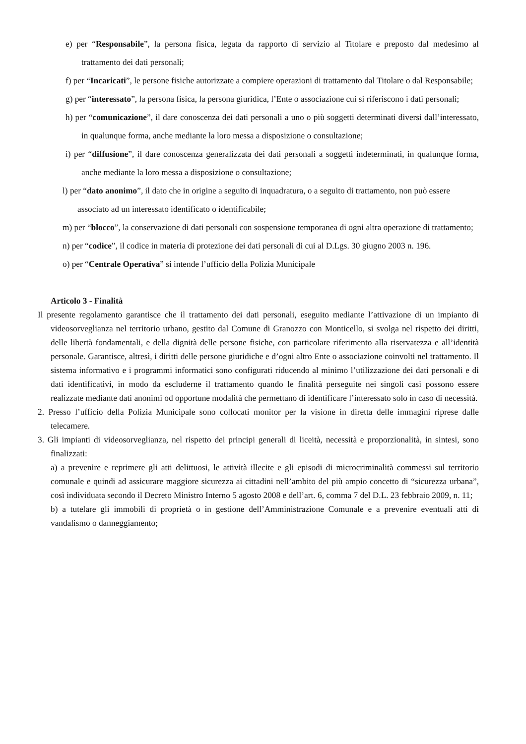e) per “Responsabile”, la persona fisica, legata da rapporto di servizio al Titolare e preposto dal medesimo al trattamento dei dati personali;
f) per “Incaricati”, le persone fisiche autorizzate a compiere operazioni di trattamento dal Titolare o dal Responsabile;
g) per “interessato”, la persona fisica, la persona giuridica, l’Ente o associazione cui si riferiscono i dati personali;
h) per “comunicazione”, il dare conoscenza dei dati personali a uno o più soggetti determinati diversi dall’interessato, in qualunque forma, anche mediante la loro messa a disposizione o consultazione;
i) per “diffusione”, il dare conoscenza generalizzata dei dati personali a soggetti indeterminati, in qualunque forma, anche mediante la loro messa a disposizione o consultazione;
l) per “dato anonimo”, il dato che in origine a seguito di inquadratura, o a seguito di trattamento, non può essere associato ad un interessato identificato o identificabile;
m) per “blocco”, la conservazione di dati personali con sospensione temporanea di ogni altra operazione di trattamento;
n) per “codice”, il codice in materia di protezione dei dati personali di cui al D.Lgs. 30 giugno 2003 n. 196.
o) per “Centrale Operativa” si intende l’ufficio della Polizia Municipale
Articolo 3 - Finalità
Il presente regolamento garantisce che il trattamento dei dati personali, eseguito mediante l’attivazione di un impianto di videosorveglianza nel territorio urbano, gestito dal Comune di Granozzo con Monticello, si svolga nel rispetto dei diritti, delle libertà fondamentali, e della dignità delle persone fisiche, con particolare riferimento alla riservatezza e all’identità personale. Garantisce, altresì, i diritti delle persone giuridiche e d’ogni altro Ente o associazione coinvolti nel trattamento. Il sistema informativo e i programmi informatici sono configurati riducendo al minimo l’utilizzazione dei dati personali e di dati identificativi, in modo da escluderne il trattamento quando le finalità perseguite nei singoli casi possono essere realizzate mediante dati anonimi od opportune modalità che permettano di identificare l’interessato solo in caso di necessità.
2. Presso l’ufficio della Polizia Municipale sono collocati monitor per la visione in diretta delle immagini riprese dalle telecamere.
3. Gli impianti di videosorveglianza, nel rispetto dei principi generali di liceità, necessità e proporzionalità, in sintesi, sono finalizzati:
a) a prevenire e reprimere gli atti delittuosi, le attività illecite e gli episodi di microcriminalità commessi sul territorio comunale e quindi ad assicurare maggiore sicurezza ai cittadini nell’ambito del più ampio concetto di “sicurezza urbana”, così individuata secondo il Decreto Ministro Interno 5 agosto 2008 e dell’art. 6, comma 7 del D.L. 23 febbraio 2009, n. 11;
b) a tutelare gli immobili di proprietà o in gestione dell’Amministrazione Comunale e a prevenire eventuali atti di vandalismo o danneggiamento;